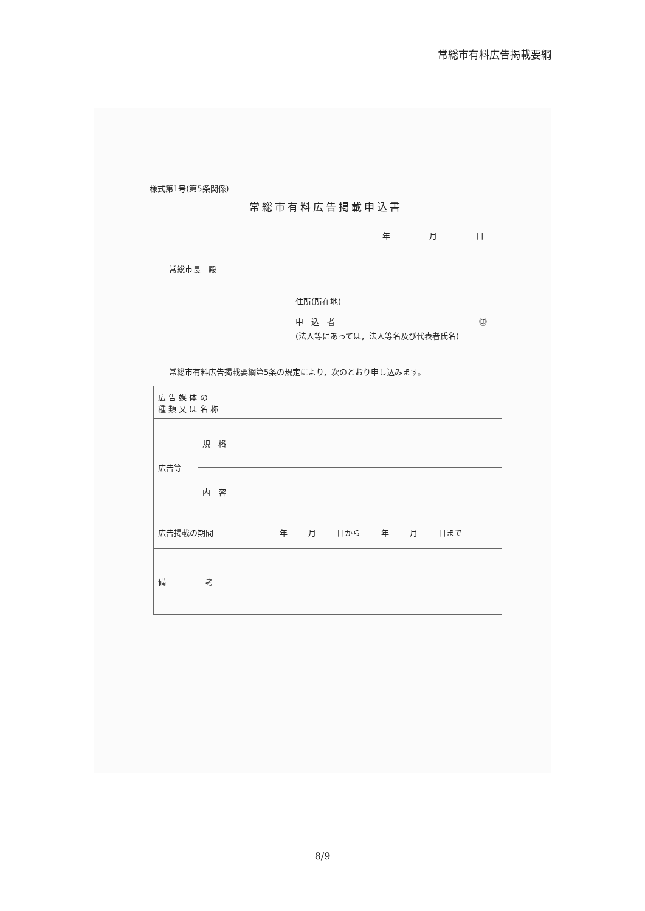常総市有料広告掲載要綱
様式第1号(第5条関係)
常総市有料広告掲載申込書
年 月 日
常総市長　殿
住所(所在地)
申　込　者 ㊞
(法人等にあっては，法人等名及び代表者氏名)
常総市有料広告掲載要綱第5条の規定により，次のとおり申し込みます。
| 広 告 媒 体 の 種 類 又 は 名 称 | | |
| 広告等 | 規 格 | |
| | 内 容 | |
| 広告掲載の期間 | | 年 月 日から 年 月 日まで |
| 備 考 | | |
8/9